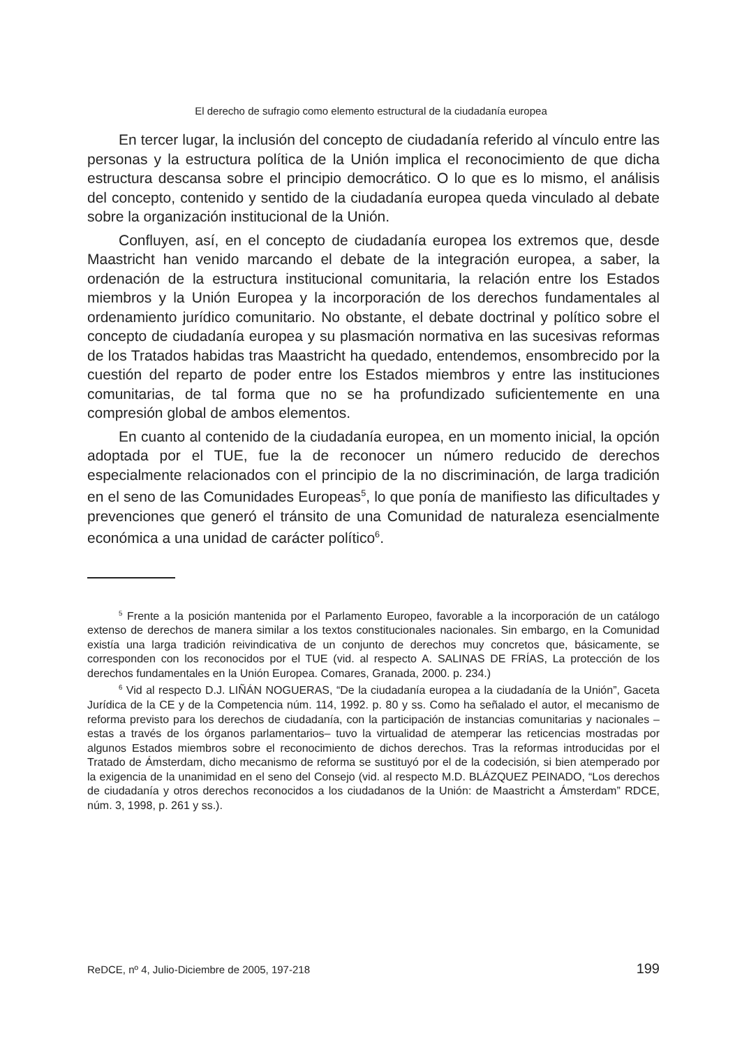El derecho de sufragio como elemento estructural de la ciudadanía europea
En tercer lugar, la inclusión del concepto de ciudadanía referido al vínculo entre las personas y la estructura política de la Unión implica el reconocimiento de que dicha estructura descansa sobre el principio democrático. O lo que es lo mismo, el análisis del concepto, contenido y sentido de la ciudadanía europea queda vinculado al debate sobre la organización institucional de la Unión.
Confluyen, así, en el concepto de ciudadanía europea los extremos que, desde Maastricht han venido marcando el debate de la integración europea, a saber, la ordenación de la estructura institucional comunitaria, la relación entre los Estados miembros y la Unión Europea y la incorporación de los derechos fundamentales al ordenamiento jurídico comunitario. No obstante, el debate doctrinal y político sobre el concepto de ciudadanía europea y su plasmación normativa en las sucesivas reformas de los Tratados habidas tras Maastricht ha quedado, entendemos, ensombrecido por la cuestión del reparto de poder entre los Estados miembros y entre las instituciones comunitarias, de tal forma que no se ha profundizado suficientemente en una compresión global de ambos elementos.
En cuanto al contenido de la ciudadanía europea, en un momento inicial, la opción adoptada por el TUE, fue la de reconocer un número reducido de derechos especialmente relacionados con el principio de la no discriminación, de larga tradición en el seno de las Comunidades Europeas<sup>5</sup>, lo que ponía de manifiesto las dificultades y prevenciones que generó el tránsito de una Comunidad de naturaleza esencialmente económica a una unidad de carácter político<sup>6</sup>.
<sup>5</sup> Frente a la posición mantenida por el Parlamento Europeo, favorable a la incorporación de un catálogo extenso de derechos de manera similar a los textos constitucionales nacionales. Sin embargo, en la Comunidad existía una larga tradición reivindicativa de un conjunto de derechos muy concretos que, básicamente, se corresponden con los reconocidos por el TUE (vid. al respecto A. SALINAS DE FRÍAS, La protección de los derechos fundamentales en la Unión Europea. Comares, Granada, 2000. p. 234.)
<sup>6</sup> Vid al respecto D.J. LIÑÁN NOGUERAS, “De la ciudadanía europea a la ciudadanía de la Unión”, Gaceta Jurídica de la CE y de la Competencia núm. 114, 1992. p. 80 y ss. Como ha señalado el autor, el mecanismo de reforma previsto para los derechos de ciudadanía, con la participación de instancias comunitarias y nacionales –estas a través de los órganos parlamentarios– tuvo la virtualidad de atemperar las reticencias mostradas por algunos Estados miembros sobre el reconocimiento de dichos derechos. Tras la reformas introducidas por el Tratado de Ámsterdam, dicho mecanismo de reforma se sustituyó por el de la codecisión, si bien atemperado por la exigencia de la unanimidad en el seno del Consejo (vid. al respecto M.D. BLÁZQUEZ PEINADO, “Los derechos de ciudadanía y otros derechos reconocidos a los ciudadanos de la Unión: de Maastricht a Ámsterdam” RDCE, núm. 3, 1998, p. 261 y ss.).
ReDCE, nº 4, Julio-Diciembre de 2005, 197-218 199